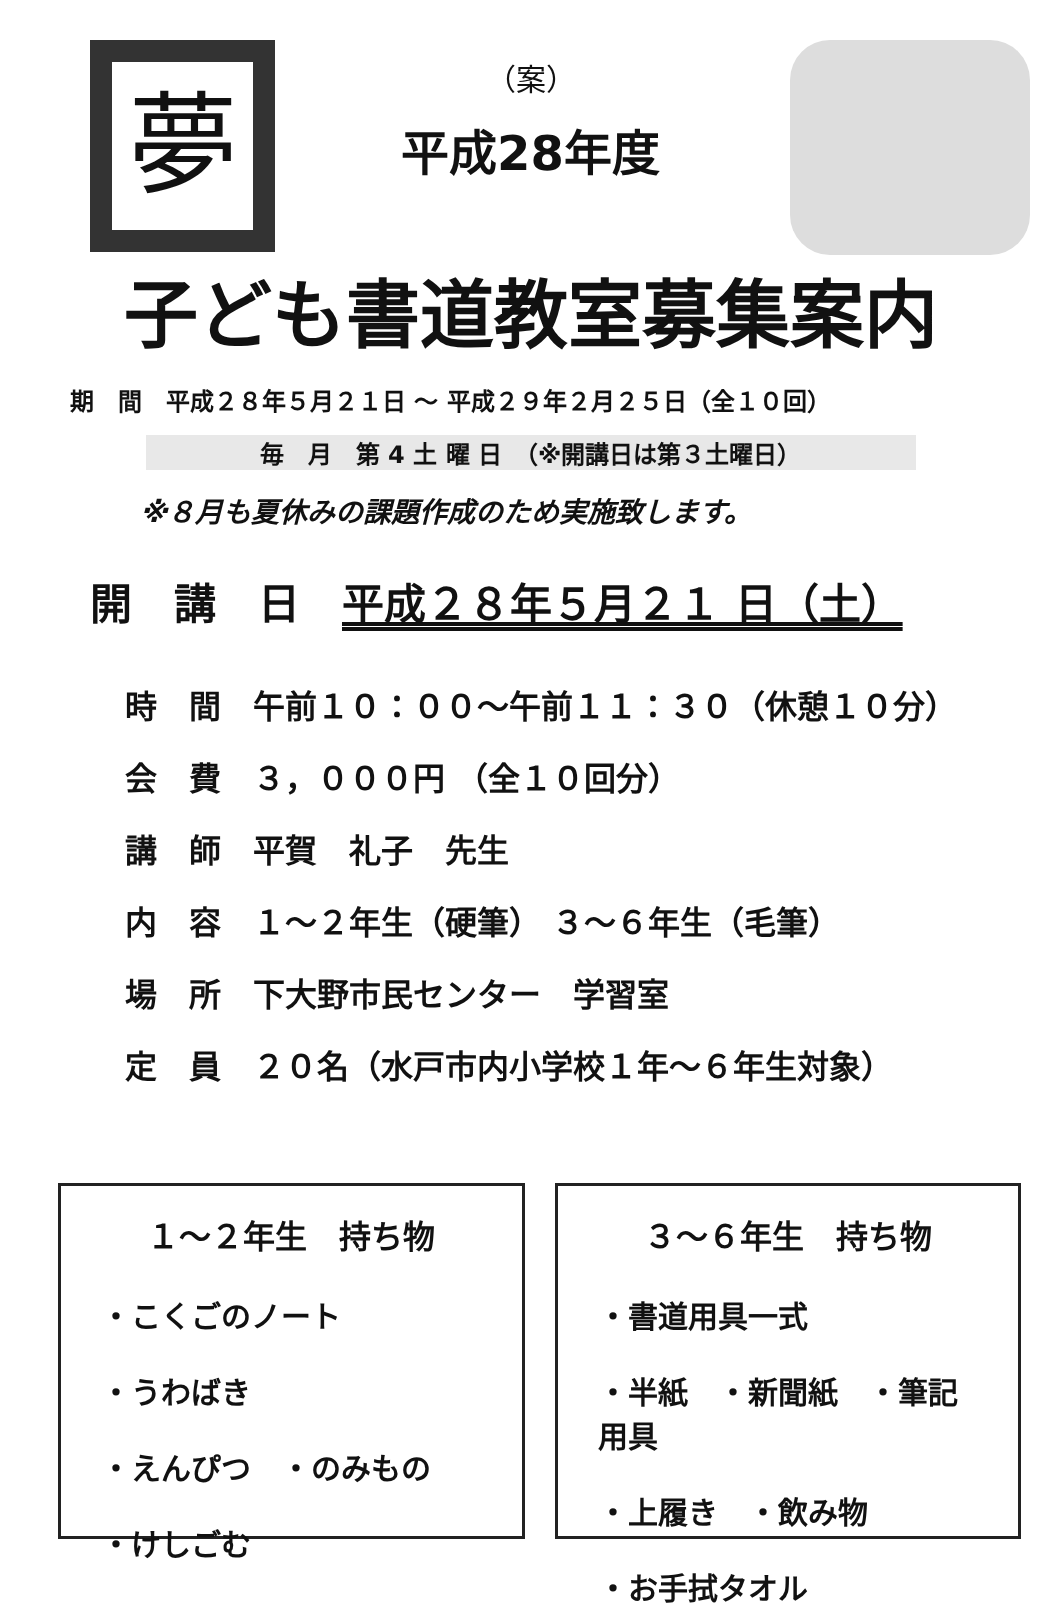夢
（案）
平成28年度
子ども書道教室募集案内
期　間　平成２８年５月２１日 ～ 平成２９年２月２５日（全１０回）
毎　月　第 4 土 曜 日　（※開講日は第３土曜日）
※８月も夏休みの課題作成のため実施致します。
開　講　日　平成２８年５月２１ 日（土）
時　間　午前１０：００～午前１１：３０（休憩１０分）
会　費　３，０００円 （全１０回分）
講　師　平賀　礼子　先生
内　容　１～２年生（硬筆） ３～６年生（毛筆）
場　所　下大野市民センター　学習室
定　員　２０名（水戸市内小学校１年～６年生対象）
１～２年生　持ち物
・こくごのノート
・うわばき
・えんぴつ　・のみもの
・けしごむ
３～６年生　持ち物
・書道用具一式
・半紙　・新聞紙　・筆記用具
・上履き　・飲み物
・お手拭タオル